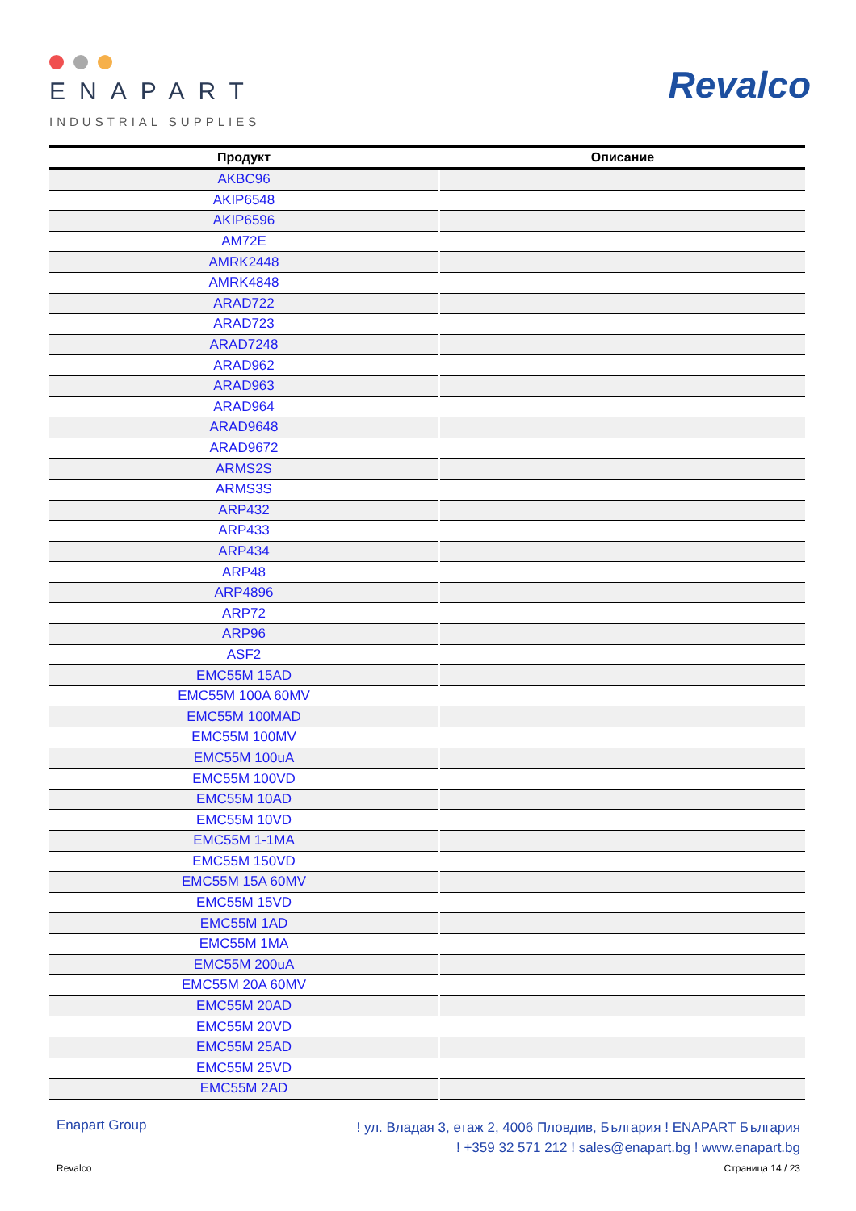ENAPART
INDUSTRIAL SUPPLIES
Revalco
| Продукт | Описание |
| --- | --- |
| AKBC96 | |
| AKIP6548 | |
| AKIP6596 | |
| AM72E | |
| AMRK2448 | |
| AMRK4848 | |
| ARAD722 | |
| ARAD723 | |
| ARAD7248 | |
| ARAD962 | |
| ARAD963 | |
| ARAD964 | |
| ARAD9648 | |
| ARAD9672 | |
| ARMS2S | |
| ARMS3S | |
| ARP432 | |
| ARP433 | |
| ARP434 | |
| ARP48 | |
| ARP4896 | |
| ARP72 | |
| ARP96 | |
| ASF2 | |
| EMC55M 15AD | |
| EMC55M 100A 60MV | |
| EMC55M 100MAD | |
| EMC55M 100MV | |
| EMC55M 100uA | |
| EMC55M 100VD | |
| EMC55M 10AD | |
| EMC55M 10VD | |
| EMC55M 1-1MA | |
| EMC55M 150VD | |
| EMC55M 15A 60MV | |
| EMC55M 15VD | |
| EMC55M 1AD | |
| EMC55M 1MA | |
| EMC55M 200uA | |
| EMC55M 20A 60MV | |
| EMC55M 20AD | |
| EMC55M 20VD | |
| EMC55M 25AD | |
| EMC55M 25VD | |
| EMC55M 2AD | |
Enapart Group
! ул. Владая 3, етаж 2, 4006 Пловдив, България ! ENAPART България
! +359 32 571 212 ! sales@enapart.bg ! www.enapart.bg
Revalco Страница 14 / 23